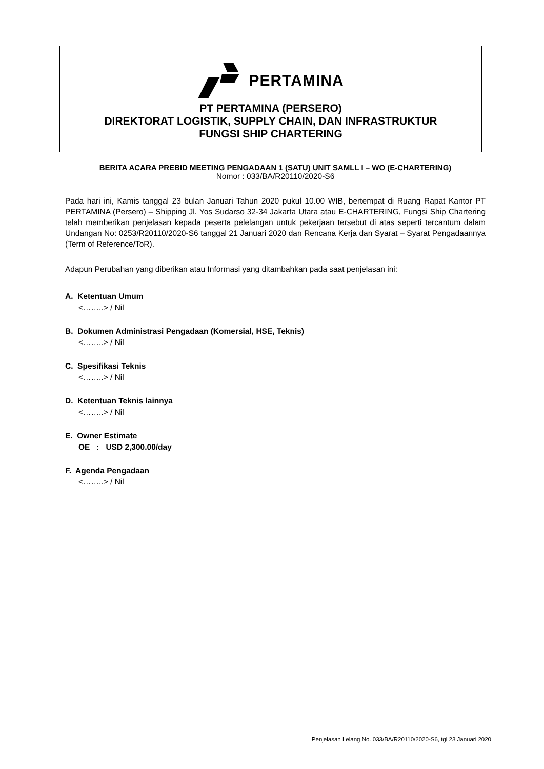PERTAMINA
PT PERTAMINA (PERSERO)
DIREKTORAT LOGISTIK, SUPPLY CHAIN, DAN INFRASTRUKTUR
FUNGSI SHIP CHARTERING
BERITA ACARA PREBID MEETING PENGADAAN 1 (SATU) UNIT SAMLL I – WO (E-CHARTERING)
Nomor : 033/BA/R20110/2020-S6
Pada hari ini, Kamis tanggal 23 bulan Januari Tahun 2020 pukul 10.00 WIB, bertempat di Ruang Rapat Kantor PT PERTAMINA (Persero) – Shipping Jl. Yos Sudarso 32-34 Jakarta Utara atau E-CHARTERING, Fungsi Ship Chartering telah memberikan penjelasan kepada peserta pelelangan untuk pekerjaan tersebut di atas seperti tercantum dalam Undangan No: 0253/R20110/2020-S6 tanggal 21 Januari 2020 dan Rencana Kerja dan Syarat – Syarat Pengadaannya (Term of Reference/ToR).
Adapun Perubahan yang diberikan atau Informasi yang ditambahkan pada saat penjelasan ini:
A. Ketentuan Umum
<……..> / Nil
B. Dokumen Administrasi Pengadaan (Komersial, HSE, Teknis)
<……..> / Nil
C. Spesifikasi Teknis
<……..> / Nil
D. Ketentuan Teknis lainnya
<……..> / Nil
E. Owner Estimate
OE : USD 2,300.00/day
F. Agenda Pengadaan
<……..> / Nil
Penjelasan Lelang No. 033/BA/R20110/2020-S6, tgl 23 Januari 2020